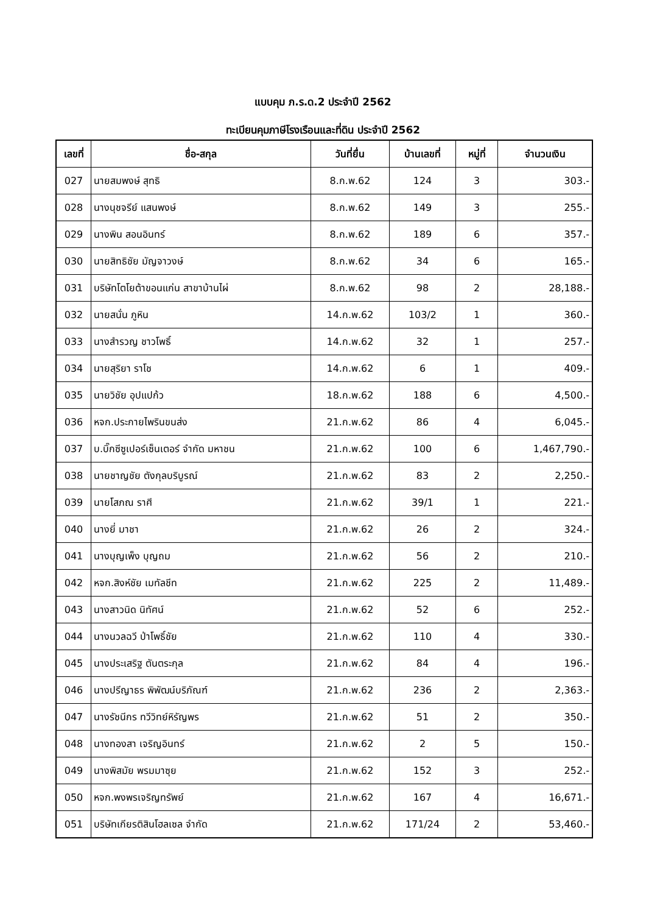แบบคุม ภ.ร.ด.2 ประจำปี 2562
ทะเบียนคุมภาษีโรงเรือนและที่ดิน ประจำปี 2562
| เลขที่ | ชื่อ-สกุล | วันที่ยื่น | บ้านเลขที่ | หมู่ที่ | จำนวนเงิน |
| --- | --- | --- | --- | --- | --- |
| 027 | นายสมพงษ์ สุทธิ | 8.ก.พ.62 | 124 | 3 | 303.- |
| 028 | นางนุชจรีย์ แสนพงษ์ | 8.ก.พ.62 | 149 | 3 | 255.- |
| 029 | นางพิน สอนอินทร์ | 8.ก.พ.62 | 189 | 6 | 357.- |
| 030 | นายสิทธิชัย มัญจาวงษ์ | 8.ก.พ.62 | 34 | 6 | 165.- |
| 031 | บริษัทโตโยต้าขอนแก่น สาขาบ้านไผ่ | 8.ก.พ.62 | 98 | 2 | 28,188.- |
| 032 | นายสนั่น ภูหิน | 14.ก.พ.62 | 103/2 | 1 | 360.- |
| 033 | นางสำรวญ ชาวโพธิ์ | 14.ก.พ.62 | 32 | 1 | 257.- |
| 034 | นายสุริยา ราโช | 14.ก.พ.62 | 6 | 1 | 409.- |
| 035 | นายวิชัย อุปแปก้ว | 18.ก.พ.62 | 188 | 6 | 4,500.- |
| 036 | หจก.ประกายไพรินขนส่ง | 21.ก.พ.62 | 86 | 4 | 6,045.- |
| 037 | บ.บิ๊กซีซูเปอร์เซ็นเตอร์ จำกัด มหาชน | 21.ก.พ.62 | 100 | 6 | 1,467,790.- |
| 038 | นายชาญชัย ตังกุลบริบูรณ์ | 21.ก.พ.62 | 83 | 2 | 2,250.- |
| 039 | นายโสภณ ราศี | 21.ก.พ.62 | 39/1 | 1 | 221.- |
| 040 | นางยี่ มาชา | 21.ก.พ.62 | 26 | 2 | 324.- |
| 041 | นางบุญเพ็ง บุญถม | 21.ก.พ.62 | 56 | 2 | 210.- |
| 042 | หจก.สิงห์ชัย เมทัลชีท | 21.ก.พ.62 | 225 | 2 | 11,489.- |
| 043 | นางสาวนิด นิทัศน์ | 21.ก.พ.62 | 52 | 6 | 252.- |
| 044 | นางนวลฉวี ป่าโพธิ์ชัย | 21.ก.พ.62 | 110 | 4 | 330.- |
| 045 | นางประเสริฐ ตันตระกุล | 21.ก.พ.62 | 84 | 4 | 196.- |
| 046 | นางปรีญาธร พิพัฒน์บริภัณฑ์ | 21.ก.พ.62 | 236 | 2 | 2,363.- |
| 047 | นางรัชนีกร ทวีวิทย์หิรัญพร | 21.ก.พ.62 | 51 | 2 | 350.- |
| 048 | นางทองสา เจริญอินทร์ | 21.ก.พ.62 | 2 | 5 | 150.- |
| 049 | นางพิสมัย พรมมาซุย | 21.ก.พ.62 | 152 | 3 | 252.- |
| 050 | หจก.พงพรเจริญทรัพย์ | 21.ก.พ.62 | 167 | 4 | 16,671.- |
| 051 | บริษัทเกียรติสินโฮลเซล จำกัด | 21.ก.พ.62 | 171/24 | 2 | 53,460.- |